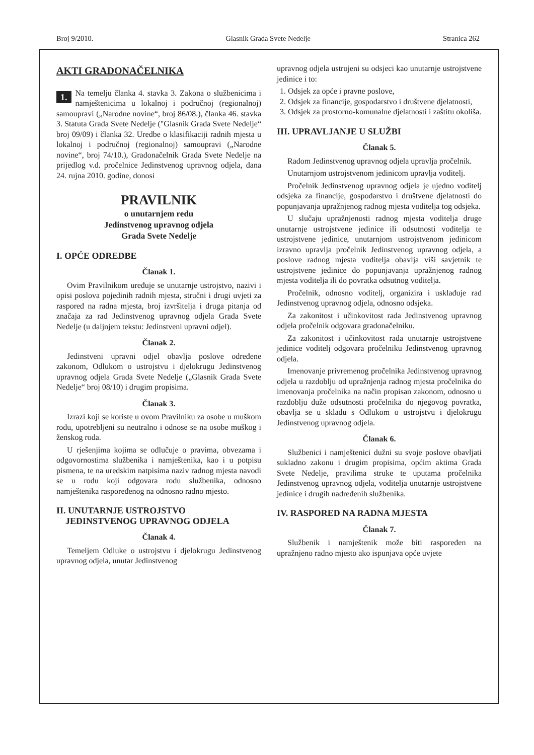Broj 9/2010. Glasnik Grada Svete Nedelje Stranica 262
AKTI GRADONAČELNIKA
1. Na temelju članka 4. stavka 3. Zakona o službenicima i namještenicima u lokalnoj i područnoj (regionalnoj) samoupravi („Narodne novine“, broj 86/08.), članka 46. stavka 3. Statuta Grada Svete Nedelje ("Glasnik Grada Svete Nedelje“ broj 09/09) i članka 32. Uredbe o klasifikaciji radnih mjesta u lokalnoj i područnoj (regionalnoj) samoupravi („Narodne novine“, broj 74/10.), Gradonačelnik Grada Svete Nedelje na prijedlog v.d. pročelnice Jedinstvenog upravnog odjela, dana 24. rujna 2010. godine, donosi
PRAVILNIK
o unutarnjem redu
Jedinstvenog upravnog odjela
Grada Svete Nedelje
I. OPĆE ODREDBE
Članak 1.
Ovim Pravilnikom uređuje se unutarnje ustrojstvo, nazivi i opisi poslova pojedinih radnih mjesta, stručni i drugi uvjeti za raspored na radna mjesta, broj izvršitelja i druga pitanja od značaja za rad Jedinstvenog upravnog odjela Grada Svete Nedelje (u daljnjem tekstu: Jedinstveni upravni odjel).
Članak 2.
Jedinstveni upravni odjel obavlja poslove određene zakonom, Odlukom o ustrojstvu i djelokrugu Jedinstvenog upravnog odjela Grada Svete Nedelje („Glasnik Grada Svete Nedelje“ broj 08/10) i drugim propisima.
Članak 3.
Izrazi koji se koriste u ovom Pravilniku za osobe u muškom rodu, upotrebljeni su neutralno i odnose se na osobe muškog i ženskog roda.
U rješenjima kojima se odlučuje o pravima, obvezama i odgovornostima službenika i namještenika, kao i u potpisu pismena, te na uredskim natpisima naziv radnog mjesta navodi se u rodu koji odgovara rodu službenika, odnosno namještenika raspoređenog na odnosno radno mjesto.
II. UNUTARNJE USTROJSTVO
JEDINSTVENOG UPRAVNOG ODJELA
Članak 4.
Temeljem Odluke o ustrojstvu i djelokrugu Jedinstvenog upravnog odjela, unutar Jedinstvenog
upravnog odjela ustrojeni su odsjeci kao unutarnje ustrojstvene jedinice i to:
1. Odsjek za opće i pravne poslove,
2. Odsjek za financije, gospodarstvo i društvene djelatnosti,
3. Odsjek za prostorno-komunalne djelatnosti i zaštitu okoliša.
III. UPRAVLJANJE U SLUŽBI
Članak 5.
Radom Jedinstvenog upravnog odjela upravlja pročelnik.
Unutarnjom ustrojstvenom jedinicom upravlja voditelj.
Pročelnik Jedinstvenog upravnog odjela je ujedno voditelj odsjeka za financije, gospodarstvo i društvene djelatnosti do popunjavanja upražnjenog radnog mjesta voditelja tog odsjeka.
U slučaju upražnjenosti radnog mjesta voditelja druge unutarnje ustrojstvene jedinice ili odsutnosti voditelja te ustrojstvene jedinice, unutarnjom ustrojstvenom jedinicom izravno upravlja pročelnik Jedinstvenog upravnog odjela, a poslove radnog mjesta voditelja obavlja viši savjetnik te ustrojstvene jedinice do popunjavanja upražnjenog radnog mjesta voditelja ili do povratka odsutnog voditelja.
Pročelnik, odnosno voditelj, organizira i usklađuje rad Jedinstvenog upravnog odjela, odnosno odsjeka.
Za zakonitost i učinkovitost rada Jedinstvenog upravnog odjela pročelnik odgovara gradonačelniku.
Za zakonitost i učinkovitost rada unutarnje ustrojstvene jedinice voditelj odgovara pročelniku Jedinstvenog upravnog odjela.
Imenovanje privremenog pročelnika Jedinstvenog upravnog odjela u razdoblju od upražnjenja radnog mjesta pročelnika do imenovanja pročelnika na način propisan zakonom, odnosno u razdoblju duže odsutnosti pročelnika do njegovog povratka, obavlja se u skladu s Odlukom o ustrojstvu i djelokrugu Jedinstvenog upravnog odjela.
Članak 6.
Službenici i namještenici dužni su svoje poslove obavljati sukladno zakonu i drugim propisima, općim aktima Grada Svete Nedelje, pravilima struke te uputama pročelnika Jedinstvenog upravnog odjela, voditelja unutarnje ustrojstvene jedinice i drugih nadređenih službenika.
IV. RASPORED NA RADNA MJESTA
Članak 7.
Službenik i namještenik može biti raspoređen na upražnjeno radno mjesto ako ispunjava opće uvjete